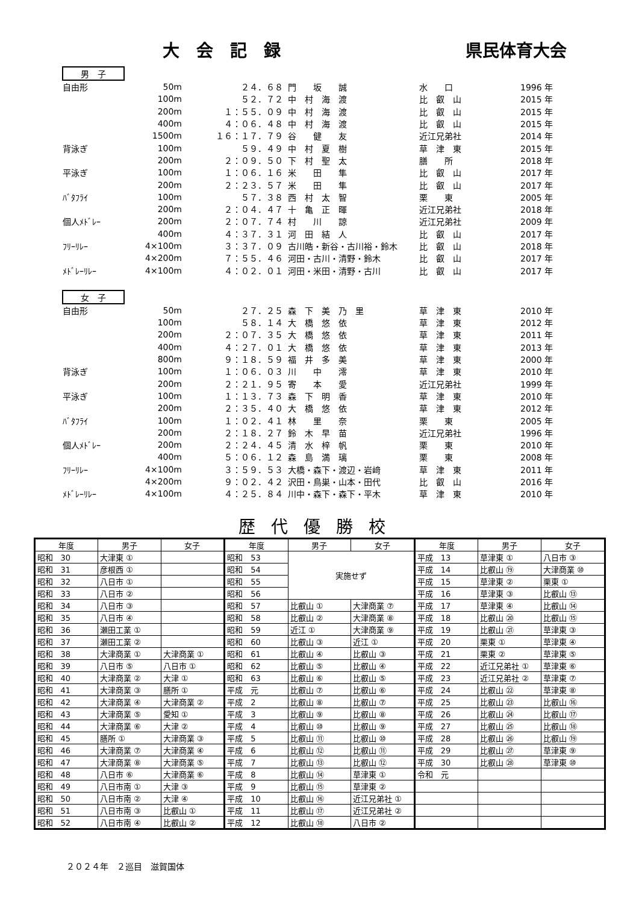大　会　記　録 県民体育大会
男　子
| 自由形 | 50m | ２４．６８ | 門 坂 誠 | 水 口 | 1996 年 |
| | 100m | ５２．７２ | 中 村 海 渡 | 比 叡 山 | 2015 年 |
| | 200m | １：５５．０９ | 中 村 海 渡 | 比 叡 山 | 2015 年 |
| | 400m | ４：０６．４８ | 中 村 海 渡 | 比 叡 山 | 2015 年 |
| | 1500m | １６：１７．７９ | 谷 健 友 | 近江兄弟社 | 2014 年 |
| 背泳ぎ | 100m | ５９．４９ | 中 村 夏 樹 | 草 津 東 | 2015 年 |
| | 200m | ２：０９．５０ | 下 村 聖 太 | 膳 所 | 2018 年 |
| 平泳ぎ | 100m | １：０６．１６ | 米 田 隼 | 比 叡 山 | 2017 年 |
| | 200m | ２：２３．５７ | 米 田 隼 | 比 叡 山 | 2017 年 |
| ﾊﾞﾀﾌﾗｲ | 100m | ５７．３８ | 西 村 太 智 | 栗 東 | 2005 年 |
| | 200m | ２：０４．４７ | 十 亀 正 暉 | 近江兄弟社 | 2018 年 |
| 個人ﾒﾄﾞﾚｰ | 200m | ２：０７．７４ | 村 川 諒 | 近江兄弟社 | 2009 年 |
| | 400m | ４：３７．３１ | 河 田 結 人 | 比 叡 山 | 2017 年 |
| ﾌﾘｰﾘﾚｰ | 4×100m | ３：３７．０９ | 古川皓・新谷・古川裕・鈴木 | 比 叡 山 | 2018 年 |
| | 4×200m | ７：５５．４６ | 河田・古川・清野・鈴木 | 比 叡 山 | 2017 年 |
| ﾒﾄﾞﾚｰﾘﾚｰ | 4×100m | ４：０２．０１ | 河田・米田・清野・古川 | 比 叡 山 | 2017 年 |
女　子
| 自由形 | 50m | ２７．２５ | 森 下 美 乃 里 | 草 津 東 | 2010 年 |
| | 100m | ５８．１４ | 大 橋 悠 依 | 草 津 東 | 2012 年 |
| | 200m | ２：０７．３５ | 大 橋 悠 依 | 草 津 東 | 2011 年 |
| | 400m | ４：２７．０１ | 大 橋 悠 依 | 草 津 東 | 2013 年 |
| | 800m | ９：１８．５９ | 福 井 多 美 | 草 津 東 | 2000 年 |
| 背泳ぎ | 100m | １：０６．０３ | 川 中 澪 | 草 津 東 | 2010 年 |
| | 200m | ２：２１．９５ | 寄 本 愛 | 近江兄弟社 | 1999 年 |
| 平泳ぎ | 100m | １：１３．７３ | 森 下 明 香 | 草 津 東 | 2010 年 |
| | 200m | ２：３５．４０ | 大 橋 悠 依 | 草 津 東 | 2012 年 |
| ﾊﾞﾀﾌﾗｲ | 100m | １：０２．４１ | 林 里 奈 | 栗 東 | 2005 年 |
| | 200m | ２：１８．２７ | 鈴 木 早 苗 | 近江兄弟社 | 1996 年 |
| 個人ﾒﾄﾞﾚｰ | 200m | ２：２４．４５ | 清 水 梓 帆 | 栗 東 | 2010 年 |
| | 400m | ５：０６．１２ | 森 島 満 璃 | 栗 東 | 2008 年 |
| ﾌﾘｰﾘﾚｰ | 4×100m | ３：５９．５３ | 大橋・森下・渡辺・岩﨑 | 草 津 東 | 2011 年 |
| | 4×200m | ９：０２．４２ | 沢田・鳥巣・山本・田代 | 比 叡 山 | 2016 年 |
| ﾒﾄﾞﾚｰﾘﾚｰ | 4×100m | ４：２５．８４ | 川中・森下・森下・平木 | 草 津 東 | 2010 年 |
歴代優勝校
| 年度 | 男子 | 女子 | 年度 | 男子 | 女子 | 年度 | 男子 | 女子 |
| --- | --- | --- | --- | --- | --- | --- | --- | --- |
| 昭和 30 | 大津東 ① | | 昭和 53 | 実施せず | | 平成 13 | 草津東 ① | 八日市 ③ |
| 昭和 31 | 彦根西 ① | | 昭和 54 | | | 平成 14 | 比叡山 ⑲ | 大津商業 ⑩ |
| 昭和 32 | 八日市 ① | | 昭和 55 | | | 平成 15 | 草津東 ② | 栗東 ① |
| 昭和 33 | 八日市 ② | | 昭和 56 | | | 平成 16 | 草津東 ③ | 比叡山 ⑬ |
| 昭和 34 | 八日市 ③ | | 昭和 57 | 比叡山 ① | 大津商業 ⑦ | 平成 17 | 草津東 ④ | 比叡山 ⑭ |
| 昭和 35 | 八日市 ④ | | 昭和 58 | 比叡山 ② | 大津商業 ⑧ | 平成 18 | 比叡山 ⑳ | 比叡山 ⑮ |
| 昭和 36 | 瀬田工業 ① | | 昭和 59 | 近江 ① | 大津商業 ⑨ | 平成 19 | 比叡山 ㉑ | 草津東 ③ |
| 昭和 37 | 瀬田工業 ② | | 昭和 60 | 比叡山 ③ | 近江 ① | 平成 20 | 栗東 ① | 草津東 ④ |
| 昭和 38 | 大津商業 ① | 大津商業 ① | 昭和 61 | 比叡山 ④ | 比叡山 ③ | 平成 21 | 栗東 ② | 草津東 ⑤ |
| 昭和 39 | 八日市 ⑤ | 八日市 ① | 昭和 62 | 比叡山 ⑤ | 比叡山 ④ | 平成 22 | 近江兄弟社 ① | 草津東 ⑥ |
| 昭和 40 | 大津商業 ② | 大津 ① | 昭和 63 | 比叡山 ⑥ | 比叡山 ⑤ | 平成 23 | 近江兄弟社 ② | 草津東 ⑦ |
| 昭和 41 | 大津商業 ③ | 膳所 ① | 平成 元 | 比叡山 ⑦ | 比叡山 ⑥ | 平成 24 | 比叡山 ㉒ | 草津東 ⑧ |
| 昭和 42 | 大津商業 ④ | 大津商業 ② | 平成 2 | 比叡山 ⑧ | 比叡山 ⑦ | 平成 25 | 比叡山 ㉓ | 比叡山 ⑯ |
| 昭和 43 | 大津商業 ⑤ | 愛知 ① | 平成 3 | 比叡山 ⑨ | 比叡山 ⑧ | 平成 26 | 比叡山 ㉔ | 比叡山 ⑰ |
| 昭和 44 | 大津商業 ⑥ | 大津 ② | 平成 4 | 比叡山 ⑩ | 比叡山 ⑨ | 平成 27 | 比叡山 ㉕ | 比叡山 ⑱ |
| 昭和 45 | 膳所 ① | 大津商業 ③ | 平成 5 | 比叡山 ⑪ | 比叡山 ⑩ | 平成 28 | 比叡山 ㉖ | 比叡山 ⑲ |
| 昭和 46 | 大津商業 ⑦ | 大津商業 ④ | 平成 6 | 比叡山 ⑫ | 比叡山 ⑪ | 平成 29 | 比叡山 ㉗ | 草津東 ⑨ |
| 昭和 47 | 大津商業 ⑧ | 大津商業 ⑤ | 平成 7 | 比叡山 ⑬ | 比叡山 ⑫ | 平成 30 | 比叡山 ㉘ | 草津東 ⑩ |
| 昭和 48 | 八日市 ⑥ | 大津商業 ⑥ | 平成 8 | 比叡山 ⑭ | 草津東 ① | 令和 元 | | |
| 昭和 49 | 八日市南 ① | 大津 ③ | 平成 9 | 比叡山 ⑮ | 草津東 ② | | | |
| 昭和 50 | 八日市南 ② | 大津 ④ | 平成 10 | 比叡山 ⑯ | 近江兄弟社 ① | | | |
| 昭和 51 | 八日市南 ③ | 比叡山 ① | 平成 11 | 比叡山 ⑰ | 近江兄弟社 ② | | | |
| 昭和 52 | 八日市南 ④ | 比叡山 ② | 平成 12 | 比叡山 ⑱ | 八日市 ② | | | |
２０２４年　２巡目　滋賀国体